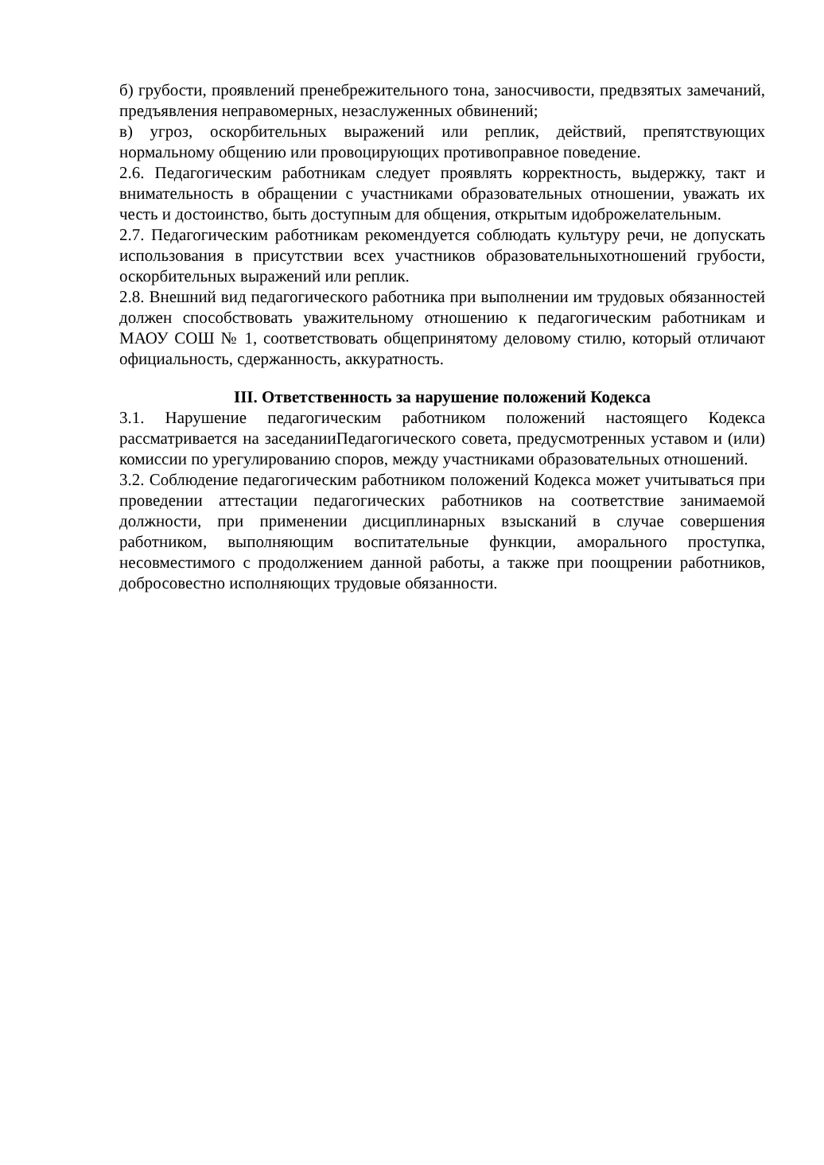б) грубости, проявлений пренебрежительного тона, заносчивости, предвзятых замечаний, предъявления неправомерных, незаслуженных обвинений;
в) угроз, оскорбительных выражений или реплик, действий, препятствующих нормальному общению или провоцирующих противоправное поведение.
2.6. Педагогическим работникам следует проявлять корректность, выдержку, такт и внимательность в обращении с участниками образовательных отношении, уважать их честь и достоинство, быть доступным для общения, открытым идоброжелательным.
2.7. Педагогическим работникам рекомендуется соблюдать культуру речи, не допускать использования в присутствии всех участников образовательныхотношений грубости, оскорбительных выражений или реплик.
2.8. Внешний вид педагогического работника при выполнении им трудовых обязанностей должен способствовать уважительному отношению к педагогическим работникам и МАОУ СОШ № 1, соответствовать общепринятому деловому стилю, который отличают официальность, сдержанность, аккуратность.
III. Ответственность за нарушение положений Кодекса
3.1. Нарушение педагогическим работником положений настоящего Кодекса рассматривается на заседанииПедагогического совета, предусмотренных уставом и (или) комиссии по урегулированию споров, между участниками образовательных отношений.
3.2. Соблюдение педагогическим работником положений Кодекса может учитываться при проведении аттестации педагогических работников на соответствие занимаемой должности, при применении дисциплинарных взысканий в случае совершения работником, выполняющим воспитательные функции, аморального проступка, несовместимого с продолжением данной работы, а также при поощрении работников, добросовестно исполняющих трудовые обязанности.